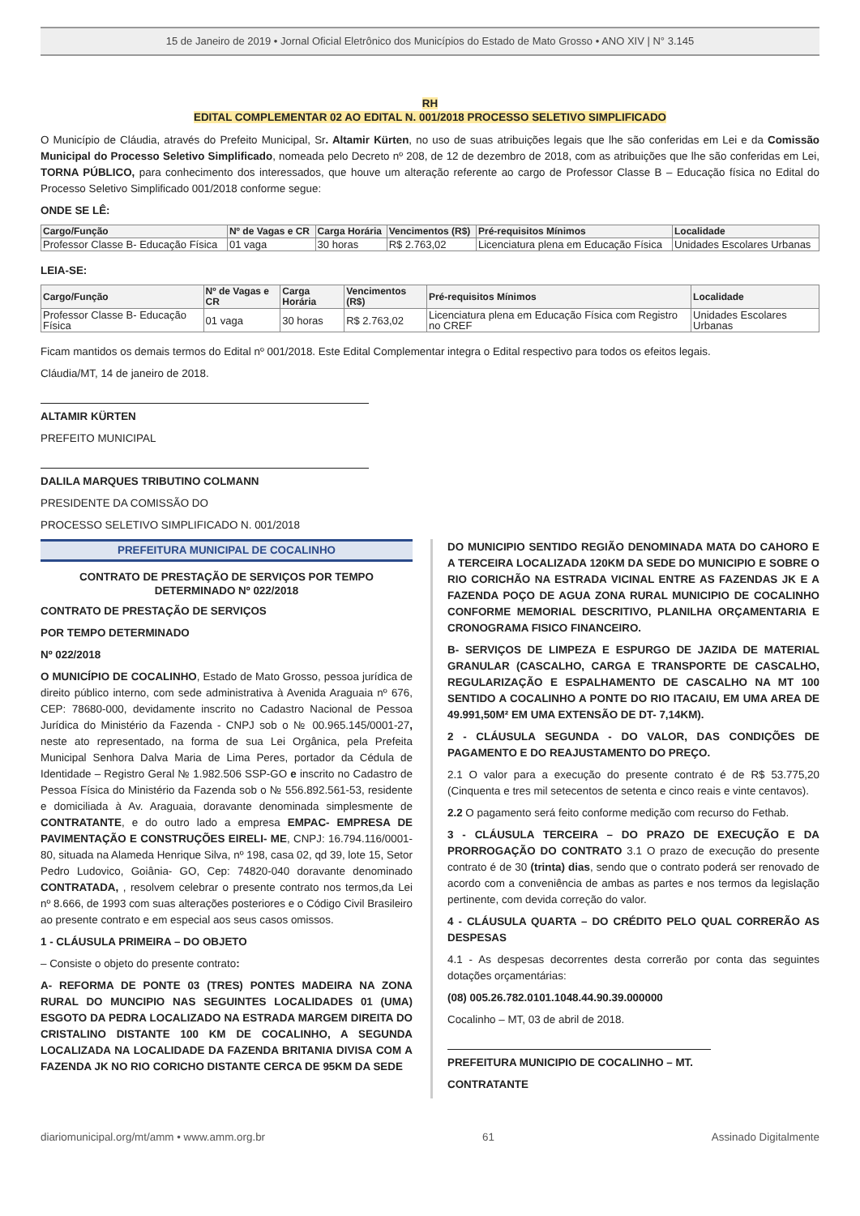15 de Janeiro de 2019 • Jornal Oficial Eletrônico dos Municípios do Estado de Mato Grosso • ANO XIV | N° 3.145
RH
EDITAL COMPLEMENTAR 02 AO EDITAL N. 001/2018 PROCESSO SELETIVO SIMPLIFICADO
O Município de Cláudia, através do Prefeito Municipal, Sr. Altamir Kürten, no uso de suas atribuições legais que lhe são conferidas em Lei e da Comissão Municipal do Processo Seletivo Simplificado, nomeada pelo Decreto nº 208, de 12 de dezembro de 2018, com as atribuições que lhe são conferidas em Lei, TORNA PÚBLICO, para conhecimento dos interessados, que houve um alteração referente ao cargo de Professor Classe B – Educação física no Edital do Processo Seletivo Simplificado 001/2018 conforme segue:
ONDE SE LÊ:
| Cargo/Função | Nº de Vagas e CR | Carga Horária | Vencimentos (R$) | Pré-requisitos Mínimos | Localidade |
| --- | --- | --- | --- | --- | --- |
| Professor Classe B- Educação Física | 01 vaga | 30 horas | R$ 2.763,02 | Licenciatura plena em Educação Física | Unidades Escolares Urbanas |
LEIA-SE:
| Cargo/Função | Nº de Vagas e CR | Carga Horária | Vencimentos (R$) | Pré-requisitos Mínimos | Localidade |
| --- | --- | --- | --- | --- | --- |
| Professor Classe B- Educação Física | 01 vaga | 30 horas | R$ 2.763,02 | Licenciatura plena em Educação Física com Registro no CREF | Unidades Escolares Urbanas |
Ficam mantidos os demais termos do Edital nº 001/2018. Este Edital Complementar integra o Edital respectivo para todos os efeitos legais.
Cláudia/MT, 14 de janeiro de 2018.
ALTAMIR KÜRTEN
PREFEITO MUNICIPAL
DALILA MARQUES TRIBUTINO COLMANN
PRESIDENTE DA COMISSÃO DO
PROCESSO SELETIVO SIMPLIFICADO N. 001/2018
PREFEITURA MUNICIPAL DE COCALINHO
CONTRATO DE PRESTAÇÃO DE SERVIÇOS POR TEMPO DETERMINADO Nº 022/2018
CONTRATO DE PRESTAÇÃO DE SERVIÇOS
POR TEMPO DETERMINADO
Nº 022/2018
O MUNICÍPIO DE COCALINHO, Estado de Mato Grosso, pessoa jurídica de direito público interno, com sede administrativa à Avenida Araguaia nº 676, CEP: 78680-000, devidamente inscrito no Cadastro Nacional de Pessoa Jurídica do Ministério da Fazenda - CNPJ sob o № 00.965.145/0001-27, neste ato representado, na forma de sua Lei Orgânica, pela Prefeita Municipal Senhora Dalva Maria de Lima Peres, portador da Cédula de Identidade – Registro Geral № 1.982.506 SSP-GO e inscrito no Cadastro de Pessoa Física do Ministério da Fazenda sob o № 556.892.561-53, residente e domiciliada à Av. Araguaia, doravante denominada simplesmente de CONTRATANTE, e do outro lado a empresa EMPAC- EMPRESA DE PAVIMENTAÇÃO E CONSTRUÇÕES EIRELI- ME, CNPJ: 16.794.116/0001-80, situada na Alameda Henrique Silva, nº 198, casa 02, qd 39, lote 15, Setor Pedro Ludovico, Goiânia- GO, Cep: 74820-040 doravante denominado CONTRATADA, , resolvem celebrar o presente contrato nos termos,da Lei nº 8.666, de 1993 com suas alterações posteriores e o Código Civil Brasileiro ao presente contrato e em especial aos seus casos omissos.
1 - CLÁUSULA PRIMEIRA – DO OBJETO
– Consiste o objeto do presente contrato:
A- REFORMA DE PONTE 03 (TRES) PONTES MADEIRA NA ZONA RURAL DO MUNCIPIO NAS SEGUINTES LOCALIDADES 01 (UMA) ESGOTO DA PEDRA LOCALIZADO NA ESTRADA MARGEM DIREITA DO CRISTALINO DISTANTE 100 KM DE COCALINHO, A SEGUNDA LOCALIZADA NA LOCALIDADE DA FAZENDA BRITANIA DIVISA COM A FAZENDA JK NO RIO CORICHO DISTANTE CERCA DE 95KM DA SEDE
DO MUNICIPIO SENTIDO REGIÃO DENOMINADA MATA DO CAHORO E A TERCEIRA LOCALIZADA 120KM DA SEDE DO MUNICIPIO E SOBRE O RIO CORICHÃO NA ESTRADA VICINAL ENTRE AS FAZENDAS JK E A FAZENDA POÇO DE AGUA ZONA RURAL MUNICIPIO DE COCALINHO CONFORME MEMORIAL DESCRITIVO, PLANILHA ORÇAMENTARIA E CRONOGRAMA FISICO FINANCEIRO.
B- SERVIÇOS DE LIMPEZA E ESPURGO DE JAZIDA DE MATERIAL GRANULAR (CASCALHO, CARGA E TRANSPORTE DE CASCALHO, REGULARIZAÇÃO E ESPALHAMENTO DE CASCALHO NA MT 100 SENTIDO A COCALINHO A PONTE DO RIO ITACAIU, EM UMA AREA DE 49.991,50M² EM UMA EXTENSÃO DE DT- 7,14KM).
2 - CLÁUSULA SEGUNDA - DO VALOR, DAS CONDIÇÕES DE PAGAMENTO E DO REAJUSTAMENTO DO PREÇO.
2.1 O valor para a execução do presente contrato é de R$ 53.775,20 (Cinquenta e tres mil setecentos de setenta e cinco reais e vinte centavos).
2.2 O pagamento será feito conforme medição com recurso do Fethab.
3 - CLÁUSULA TERCEIRA – DO PRAZO DE EXECUÇÃO E DA PRORROGAÇÃO DO CONTRATO 3.1 O prazo de execução do presente contrato é de 30 (trinta) dias, sendo que o contrato poderá ser renovado de acordo com a conveniência de ambas as partes e nos termos da legislação pertinente, com devida correção do valor.
4 - CLÁUSULA QUARTA – DO CRÉDITO PELO QUAL CORRERÃO AS DESPESAS
4.1 - As despesas decorrentes desta correrão por conta das seguintes dotações orçamentárias:
(08) 005.26.782.0101.1048.44.90.39.000000
Cocalinho – MT, 03 de abril de 2018.
PREFEITURA MUNICIPIO DE COCALINHO – MT.
CONTRATANTE
diariomunicipal.org/mt/amm • www.amm.org.br 61 Assinado Digitalmente